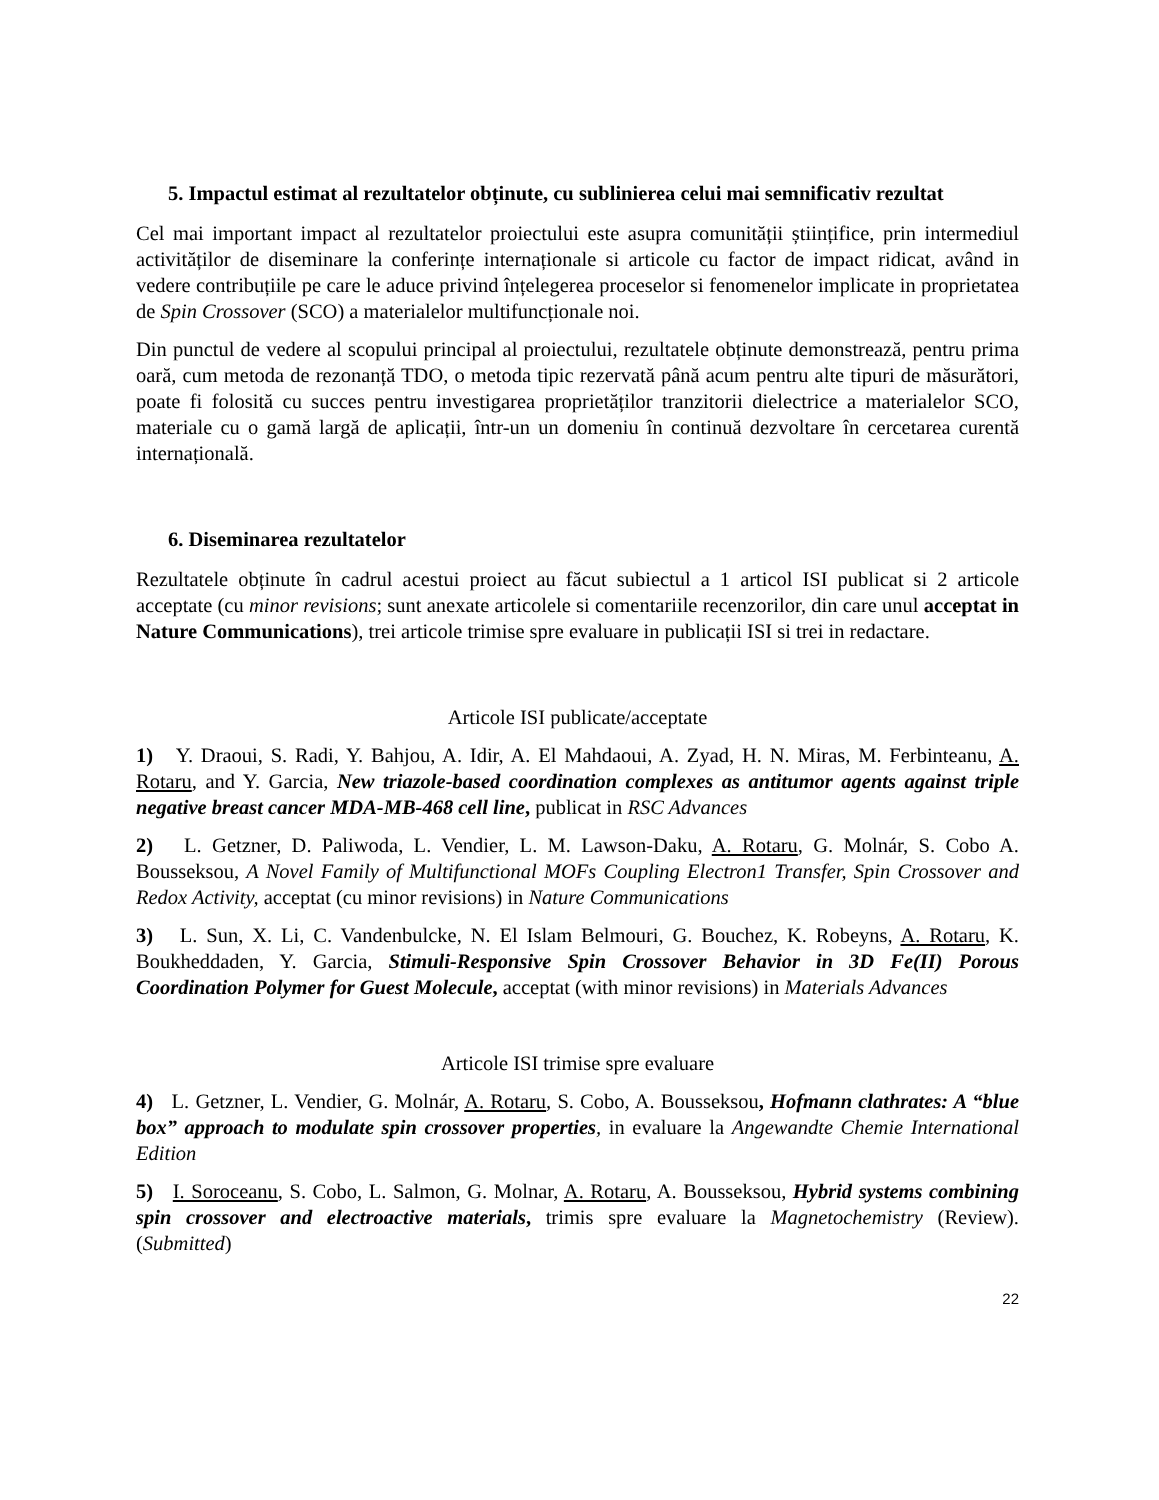5. Impactul estimat al rezultatelor obținute, cu sublinierea celui mai semnificativ rezultat
Cel mai important impact al rezultatelor proiectului este asupra comunității științifice, prin intermediul activităților de diseminare la conferințe internaționale si articole cu factor de impact ridicat, având in vedere contribuțiile pe care le aduce privind înțelegerea proceselor si fenomenelor implicate in proprietatea de Spin Crossover (SCO) a materialelor multifuncționale noi.
Din punctul de vedere al scopului principal al proiectului, rezultatele obținute demonstrează, pentru prima oară, cum metoda de rezonanță TDO, o metoda tipic rezervată până acum pentru alte tipuri de măsurători, poate fi folosită cu succes pentru investigarea proprietăților tranzitorii dielectrice a materialelor SCO, materiale cu o gamă largă de aplicații, într-un un domeniu în continuă dezvoltare în cercetarea curentă internațională.
6. Diseminarea rezultatelor
Rezultatele obținute în cadrul acestui proiect au făcut subiectul a 1 articol ISI publicat si 2 articole acceptate (cu minor revisions; sunt anexate articolele si comentariile recenzorilor, din care unul acceptat in Nature Communications), trei articole trimise spre evaluare in publicații ISI si trei in redactare.
Articole ISI publicate/acceptate
1) Y. Draoui, S. Radi, Y. Bahjou, A. Idir, A. El Mahdaoui, A. Zyad, H. N. Miras, M. Ferbinteanu, A. Rotaru, and Y. Garcia, New triazole-based coordination complexes as antitumor agents against triple negative breast cancer MDA-MB-468 cell line, publicat in RSC Advances
2) L. Getzner, D. Paliwoda, L. Vendier, L. M. Lawson-Daku, A. Rotaru, G. Molnár, S. Cobo A. Bousseksou, A Novel Family of Multifunctional MOFs Coupling Electron1 Transfer, Spin Crossover and Redox Activity, acceptat (cu minor revisions) in Nature Communications
3) L. Sun, X. Li, C. Vandenbulcke, N. El Islam Belmouri, G. Bouchez, K. Robeyns, A. Rotaru, K. Boukheddaden, Y. Garcia, Stimuli-Responsive Spin Crossover Behavior in 3D Fe(II) Porous Coordination Polymer for Guest Molecule, acceptat (with minor revisions) in Materials Advances
Articole ISI trimise spre evaluare
4) L. Getzner, L. Vendier, G. Molnár, A. Rotaru, S. Cobo, A. Bousseksou, Hofmann clathrates: A “blue box” approach to modulate spin crossover properties, in evaluare la Angewandte Chemie International Edition
5) I. Soroceanu, S. Cobo, L. Salmon, G. Molnar, A. Rotaru, A. Bousseksou, Hybrid systems combining spin crossover and electroactive materials, trimis spre evaluare la Magnetochemistry (Review). (Submitted)
22